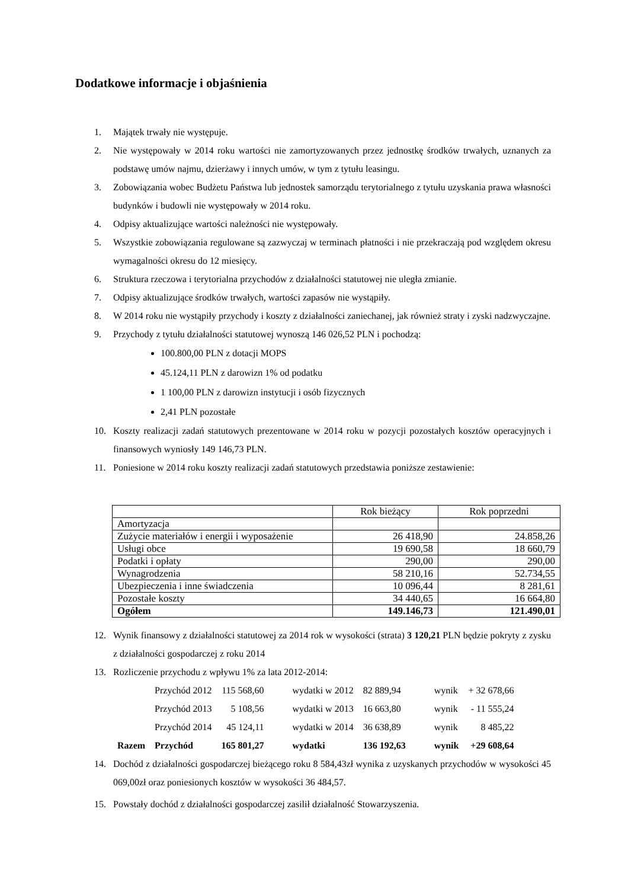Dodatkowe informacje i objaśnienia
1. Majątek trwały nie występuje.
2. Nie występowały w 2014 roku wartości nie zamortyzowanych przez jednostkę środków trwałych, uznanych za podstawę umów najmu, dzierżawy i innych umów, w tym z tytułu leasingu.
3. Zobowiązania wobec Budżetu Państwa lub jednostek samorządu terytorialnego z tytułu uzyskania prawa własności budynków i budowli nie występowały w 2014 roku.
4. Odpisy aktualizujące wartości należności nie występowały.
5. Wszystkie zobowiązania regulowane są zazwyczaj w terminach płatności i nie przekraczają pod względem okresu wymagalności okresu do 12 miesięcy.
6. Struktura rzeczowa i terytorialna przychodów z działalności statutowej nie uległa zmianie.
7. Odpisy aktualizujące środków trwałych, wartości zapasów nie wystąpiły.
8. W 2014 roku nie wystąpiły przychody i koszty z działalności zaniechanej, jak również straty i zyski nadzwyczajne.
9. Przychody z tytułu działalności statutowej wynoszą 146 026,52 PLN i pochodzą:
100.800,00 PLN z dotacji MOPS
45.124,11 PLN z darowizn 1% od podatku
1 100,00 PLN z darowizn instytucji i osób fizycznych
2,41 PLN pozostałe
10. Koszty realizacji zadań statutowych prezentowane w 2014 roku w pozycji pozostałych kosztów operacyjnych i finansowych wyniosły 149 146,73 PLN.
11. Poniesione w 2014 roku koszty realizacji zadań statutowych przedstawia poniższe zestawienie:
| | Rok bieżący | Rok poprzedni |
| Amortyzacja | | |
| Zużycie materiałów i energii i wyposażenie | 26 418,90 | 24.858,26 |
| Usługi obce | 19 690,58 | 18 660,79 |
| Podatki i opłaty | 290,00 | 290,00 |
| Wynagrodzenia | 58 210,16 | 52.734,55 |
| Ubezpieczenia i inne świadczenia | 10 096,44 | 8 281,61 |
| Pozostałe koszty | 34 440,65 | 16 664,80 |
| Ogółem | 149.146,73 | 121.490,01 |
12. Wynik finansowy z działalności statutowej za 2014 rok w wysokości (strata) 3 120,21 PLN będzie pokryty z zysku z działalności gospodarczej z roku 2014
13. Rozliczenie przychodu z wpływu 1% za lata 2012-2014:
| | Przychód 2012 | 115 568,60 | wydatki w 2012 | 82 889,94 | wynik | + 32 678,66 |
| | Przychód 2013 | 5 108,56 | wydatki w 2013 | 16 663,80 | wynik | - 11 555,24 |
| | Przychód 2014 | 45 124,11 | wydatki w 2014 | 36 638,89 | wynik | 8 485,22 |
| Razem | Przychód | 165 801,27 | wydatki | 136 192,63 | wynik | +29 608,64 |
14. Dochód z działalności gospodarczej bieżącego roku 8 584,43zł wynika z uzyskanych przychodów w wysokości 45 069,00zł oraz poniesionych kosztów w wysokości 36 484,57.
15. Powstały dochód z działalności gospodarczej zasilił działalność Stowarzyszenia.